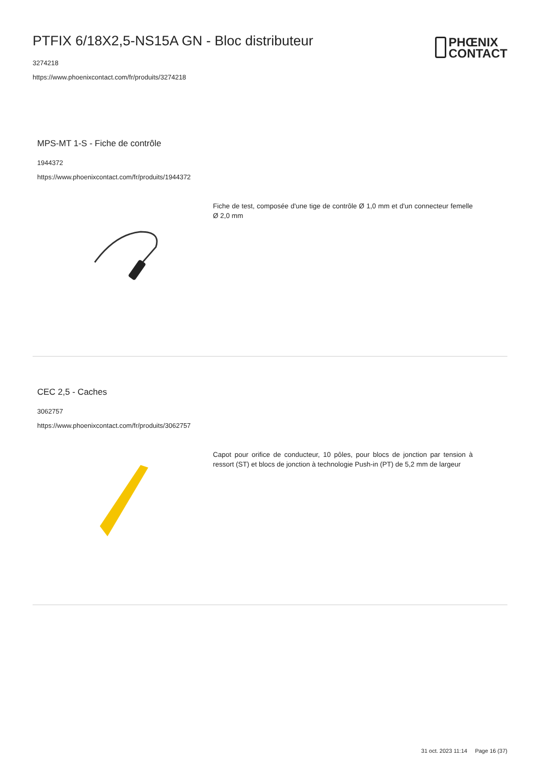PTFIX 6/18X2,5-NS15A GN - Bloc distributeur
3274218
https://www.phoenixcontact.com/fr/produits/3274218
PHŒNIX
CONTACT
MPS-MT 1-S - Fiche de contrôle
1944372
https://www.phoenixcontact.com/fr/produits/1944372
Fiche de test, composée d'une tige de contrôle Ø 1,0 mm et d'un connecteur femelle Ø 2,0 mm
CEC 2,5 - Caches
3062757
https://www.phoenixcontact.com/fr/produits/3062757
Capot pour orifice de conducteur, 10 pôles, pour blocs de jonction par tension à ressort (ST) et blocs de jonction à technologie Push-in (PT) de 5,2 mm de largeur
31 oct. 2023 11:14 Page 16 (37)